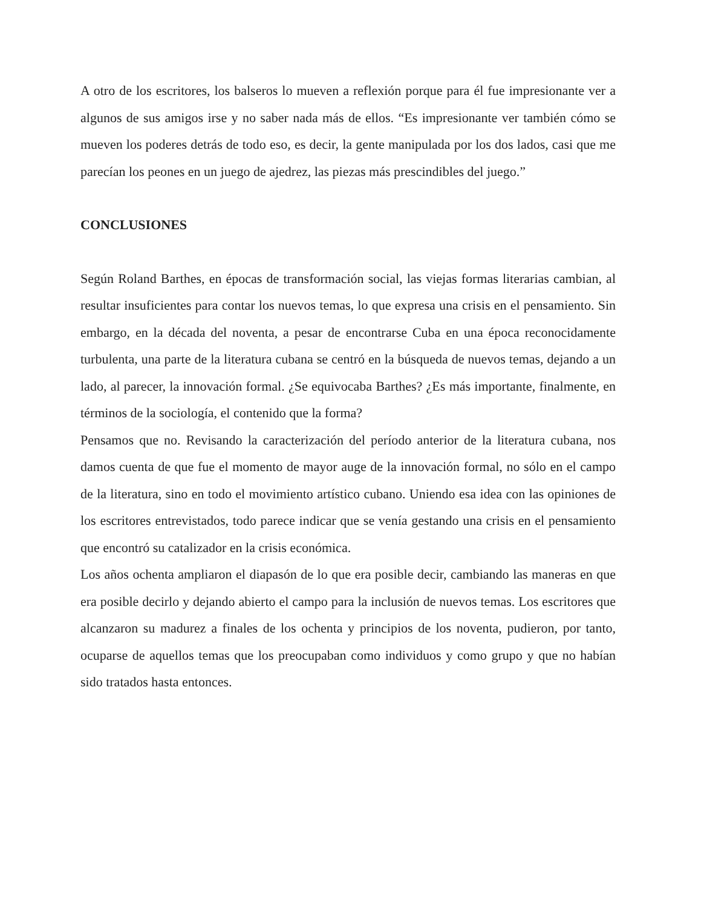A otro de los escritores, los balseros lo mueven a reflexión porque para él fue impresionante ver a algunos de sus amigos irse y no saber nada más de ellos. “Es impresionante ver también cómo se mueven los poderes detrás de todo eso, es decir, la gente manipulada por los dos lados, casi que me parecían los peones en un juego de ajedrez, las piezas más prescindibles del juego.”
CONCLUSIONES
Según Roland Barthes, en épocas de transformación social, las viejas formas literarias cambian, al resultar insuficientes para contar los nuevos temas, lo que expresa una crisis en el pensamiento. Sin embargo, en la década del noventa, a pesar de encontrarse Cuba en una época reconocidamente turbulenta, una parte de la literatura cubana se centró en la búsqueda de nuevos temas, dejando a un lado, al parecer, la innovación formal. ¿Se equivocaba Barthes? ¿Es más importante, finalmente, en términos de la sociología, el contenido que la forma?
Pensamos que no. Revisando la caracterización del período anterior de la literatura cubana, nos damos cuenta de que fue el momento de mayor auge de la innovación formal, no sólo en el campo de la literatura, sino en todo el movimiento artístico cubano. Uniendo esa idea con las opiniones de los escritores entrevistados, todo parece indicar que se venía gestando una crisis en el pensamiento que encontró su catalizador en la crisis económica.
Los años ochenta ampliaron el diapasón de lo que era posible decir, cambiando las maneras en que era posible decirlo y dejando abierto el campo para la inclusión de nuevos temas. Los escritores que alcanzaron su madurez a finales de los ochenta y principios de los noventa, pudieron, por tanto, ocuparse de aquellos temas que los preocupaban como individuos y como grupo y que no habían sido tratados hasta entonces.